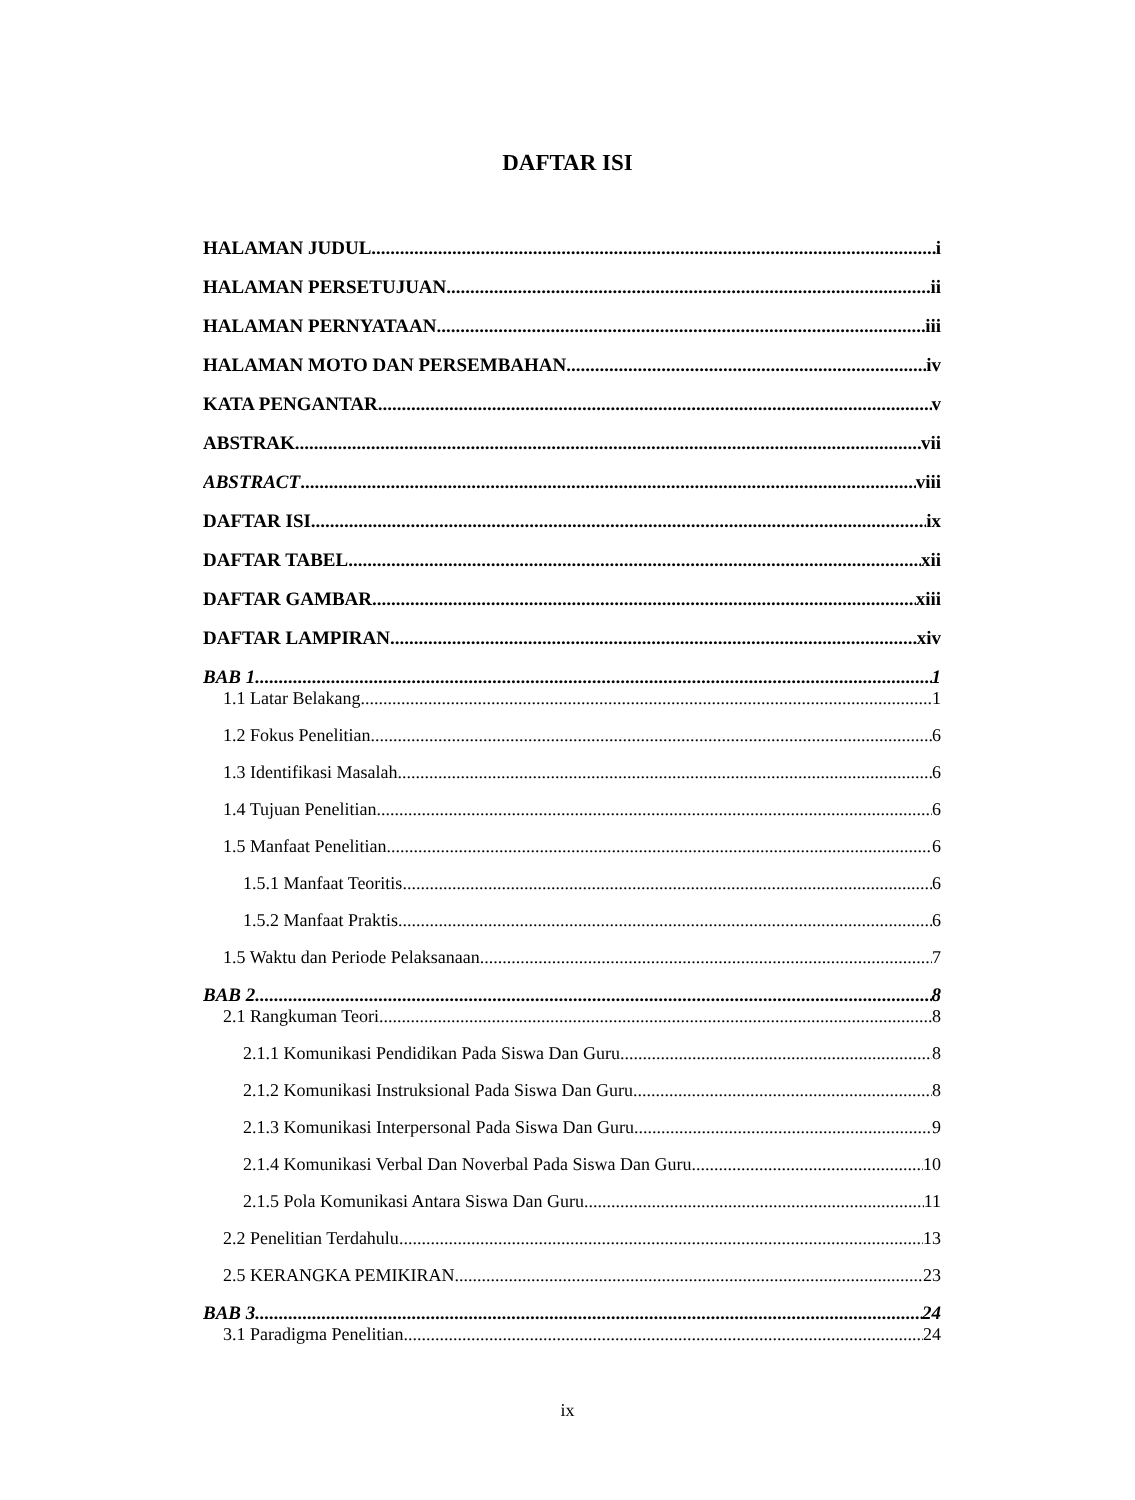DAFTAR ISI
HALAMAN JUDUL i
HALAMAN PERSETUJUAN ii
HALAMAN PERNYATAAN iii
HALAMAN MOTO DAN PERSEMBAHAN iv
KATA PENGANTAR v
ABSTRAK vii
ABSTRACT viii
DAFTAR ISI ix
DAFTAR TABEL xii
DAFTAR GAMBAR xiii
DAFTAR LAMPIRAN xiv
BAB 1 1
1.1 Latar Belakang 1
1.2 Fokus Penelitian 6
1.3 Identifikasi Masalah 6
1.4 Tujuan Penelitian 6
1.5 Manfaat Penelitian 6
1.5.1 Manfaat Teoritis 6
1.5.2 Manfaat Praktis 6
1.5 Waktu dan Periode Pelaksanaan 7
BAB 2 8
2.1 Rangkuman Teori 8
2.1.1 Komunikasi Pendidikan Pada Siswa Dan Guru 8
2.1.2 Komunikasi Instruksional Pada Siswa Dan Guru 8
2.1.3 Komunikasi Interpersonal Pada Siswa Dan Guru 9
2.1.4 Komunikasi Verbal Dan Noverbal Pada Siswa Dan Guru 10
2.1.5 Pola Komunikasi Antara Siswa Dan Guru 11
2.2 Penelitian Terdahulu 13
2.5 KERANGKA PEMIKIRAN 23
BAB 3 24
3.1 Paradigma Penelitian 24
ix